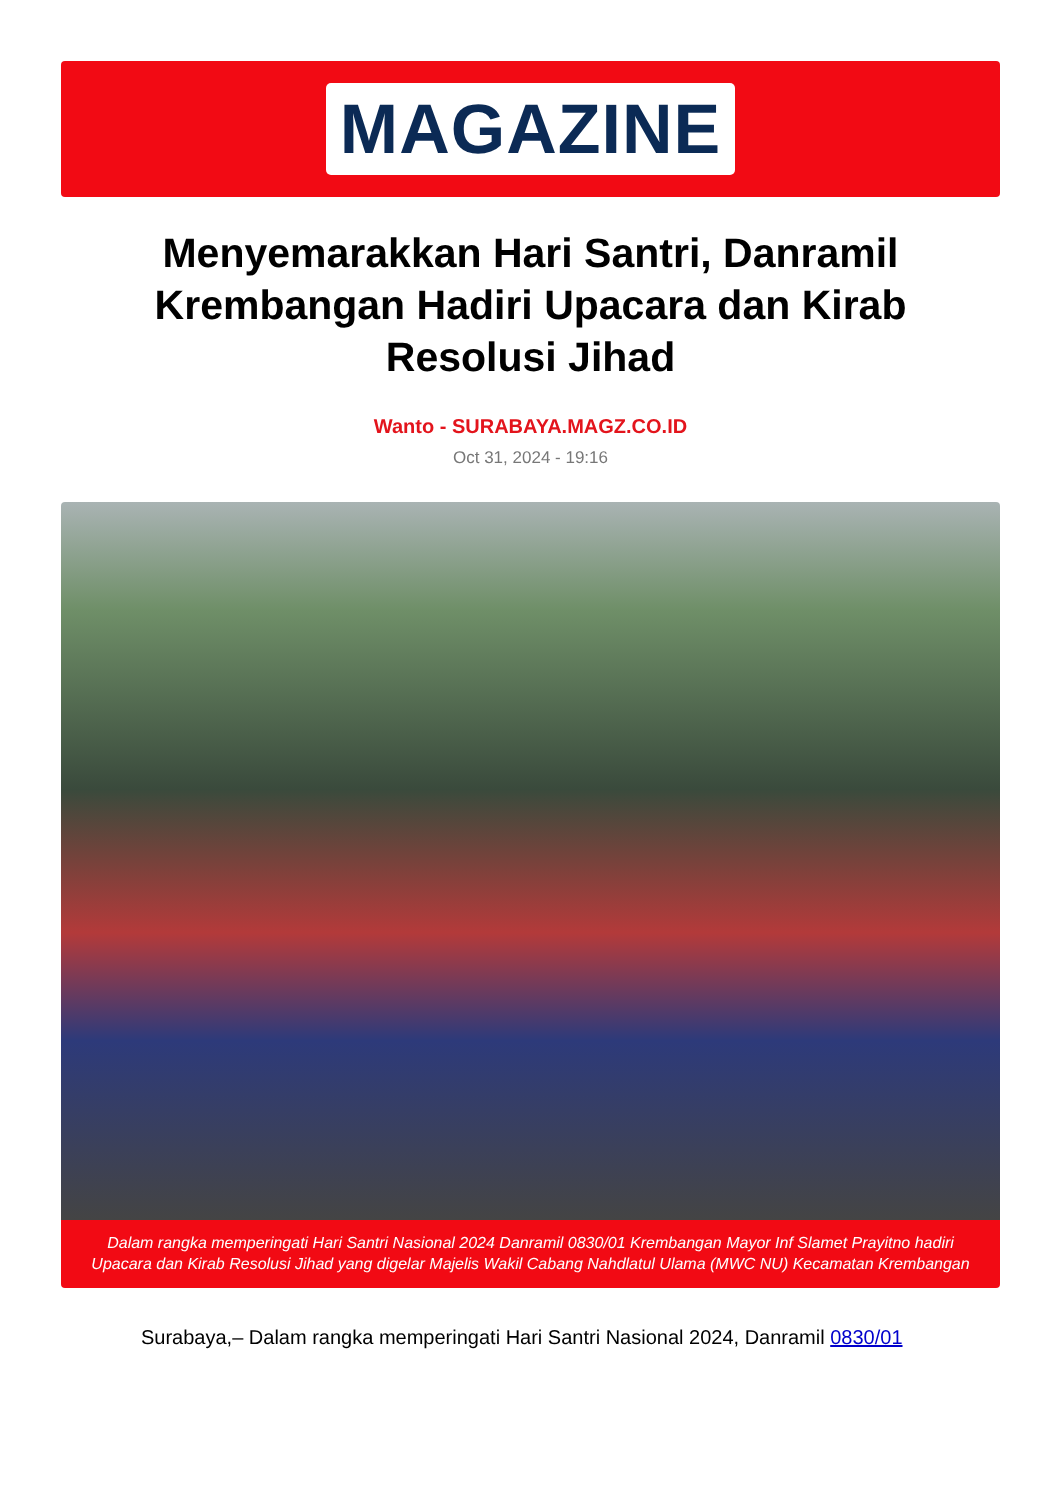MAGAZINE
Menyemarakkan Hari Santri, Danramil Krembangan Hadiri Upacara dan Kirab Resolusi Jihad
Wanto - SURABAYA.MAGZ.CO.ID
Oct 31, 2024 - 19:16
Dalam rangka memperingati Hari Santri Nasional 2024 Danramil 0830/01 Krembangan Mayor Inf Slamet Prayitno hadiri Upacara dan Kirab Resolusi Jihad yang digelar Majelis Wakil Cabang Nahdlatul Ulama (MWC NU) Kecamatan Krembangan
Surabaya,– Dalam rangka memperingati Hari Santri Nasional 2024, Danramil 0830/01